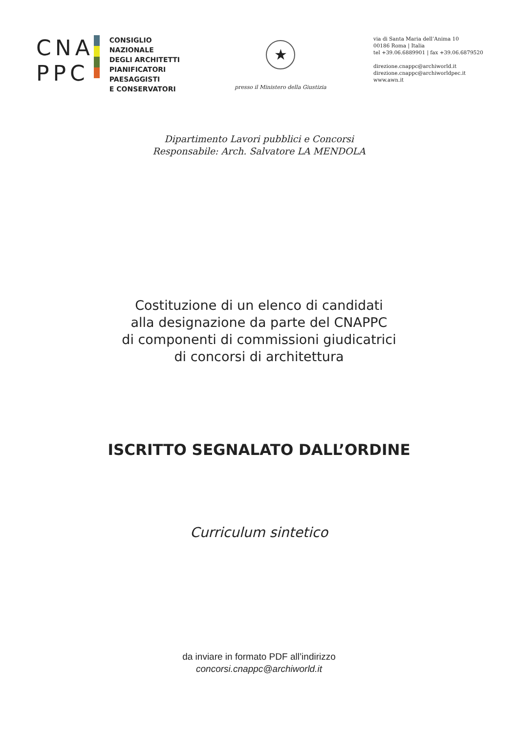CNA
PPC
CONSIGLIO NAZIONALE
DEGLI ARCHITETTI
PIANIFICATORI
PAESAGGISTI
E CONSERVATORI
★
presso il Ministero della Giustizia
via di Santa Maria dell’Anima 10
00186 Roma | Italia
tel +39.06.6889901 | fax +39.06.6879520
direzione.cnappc@archiworld.it
direzione.cnappc@archiworldpec.it
www.awn.it
Dipartimento Lavori pubblici e Concorsi
Responsabile: Arch. Salvatore LA MENDOLA
Costituzione di un elenco di candidati
alla designazione da parte del CNAPPC
di componenti di commissioni giudicatrici
di concorsi di architettura
ISCRITTO SEGNALATO DALL’ORDINE
Curriculum sintetico
da inviare in formato PDF all’indirizzo
concorsi.cnappc@archiworld.it